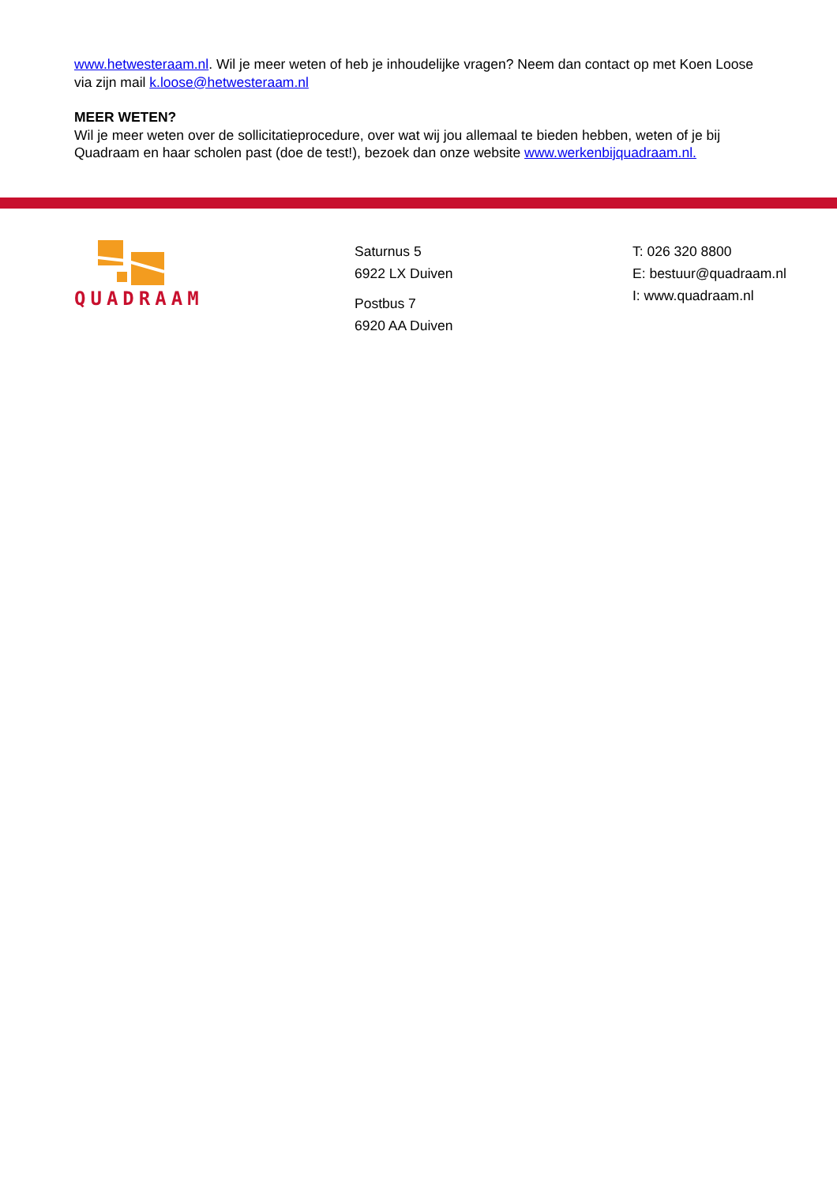www.hetwesteraam.nl. Wil je meer weten of heb je inhoudelijke vragen? Neem dan contact op met Koen Loose via zijn mail k.loose@hetwesteraam.nl
MEER WETEN?
Wil je meer weten over de sollicitatieprocedure, over wat wij jou allemaal te bieden hebben, weten of je bij Quadraam en haar scholen past (doe de test!), bezoek dan onze website www.werkenbijquadraam.nl.
QUADRAAM
Saturnus 5
6922 LX Duiven
Postbus 7
6920 AA Duiven
T: 026 320 8800
E: bestuur@quadraam.nl
I: www.quadraam.nl